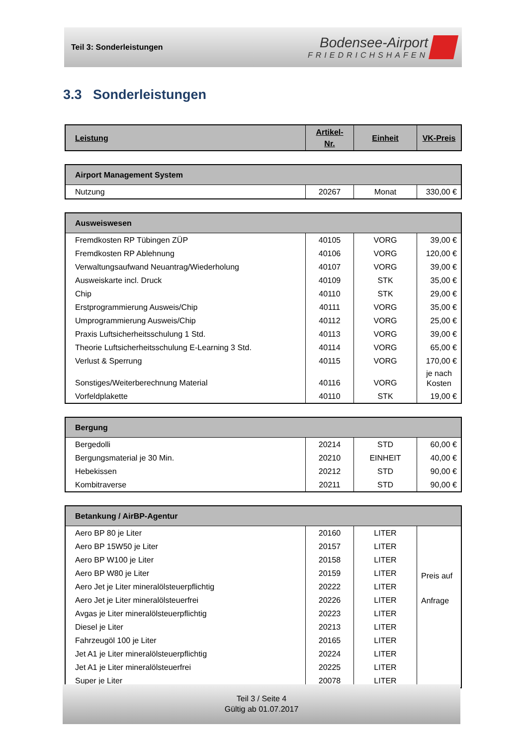Teil 3: Sonderleistungen
Bodensee-Airport
FRIEDRICHSHAFEN
3.3 Sonderleistungen
| Leistung | Artikel- Nr. | Einheit | VK-Preis |
| --- | --- | --- | --- |
| Airport Management System | | | |
| --- | --- | --- | --- |
| Nutzung | 20267 | Monat | 330,00 € |
| Ausweiswesen | | | |
| --- | --- | --- | --- |
| Fremdkosten RP Tübingen ZÜP | 40105 | VORG | 39,00 € |
| Fremdkosten RP Ablehnung | 40106 | VORG | 120,00 € |
| Verwaltungsaufwand Neuantrag/Wiederholung | 40107 | VORG | 39,00 € |
| Ausweiskarte incl. Druck | 40109 | STK | 35,00 € |
| Chip | 40110 | STK | 29,00 € |
| Erstprogrammierung Ausweis/Chip | 40111 | VORG | 35,00 € |
| Umprogrammierung Ausweis/Chip | 40112 | VORG | 25,00 € |
| Praxis Luftsicherheitsschulung 1 Std. | 40113 | VORG | 39,00 € |
| Theorie Luftsicherheitsschulung E-Learning 3 Std. | 40114 | VORG | 65,00 € |
| Verlust & Sperrung | 40115 | VORG | 170,00 € |
| Sonstiges/Weiterberechnung Material | 40116 | VORG | je nach Kosten |
| Vorfeldplakette | 40110 | STK | 19,00 € |
| Bergung | | | |
| --- | --- | --- | --- |
| Bergedolli | 20214 | STD | 60,00 € |
| Bergungsmaterial je 30 Min. | 20210 | EINHEIT | 40,00 € |
| Hebekissen | 20212 | STD | 90,00 € |
| Kombitraverse | 20211 | STD | 90,00 € |
| Betankung / AirBP-Agentur | | | |
| --- | --- | --- | --- |
| Aero BP 80 je Liter | 20160 | LITER | Preis auf Anfrage |
| Aero BP 15W50 je Liter | 20157 | LITER | |
| Aero BP W100 je Liter | 20158 | LITER | |
| Aero BP W80 je Liter | 20159 | LITER | |
| Aero Jet je Liter mineralölsteuerpflichtig | 20222 | LITER | |
| Aero Jet je Liter mineralölsteuerfrei | 20226 | LITER | |
| Avgas je Liter mineralölsteuerpflichtig | 20223 | LITER | |
| Diesel je Liter | 20213 | LITER | |
| Fahrzeugöl 100 je Liter | 20165 | LITER | |
| Jet A1 je Liter mineralölsteuerpflichtig | 20224 | LITER | |
| Jet A1 je Liter mineralölsteuerfrei | 20225 | LITER | |
| Super je Liter | 20078 | LITER | |
Teil 3 / Seite 4
Gültig ab 01.07.2017